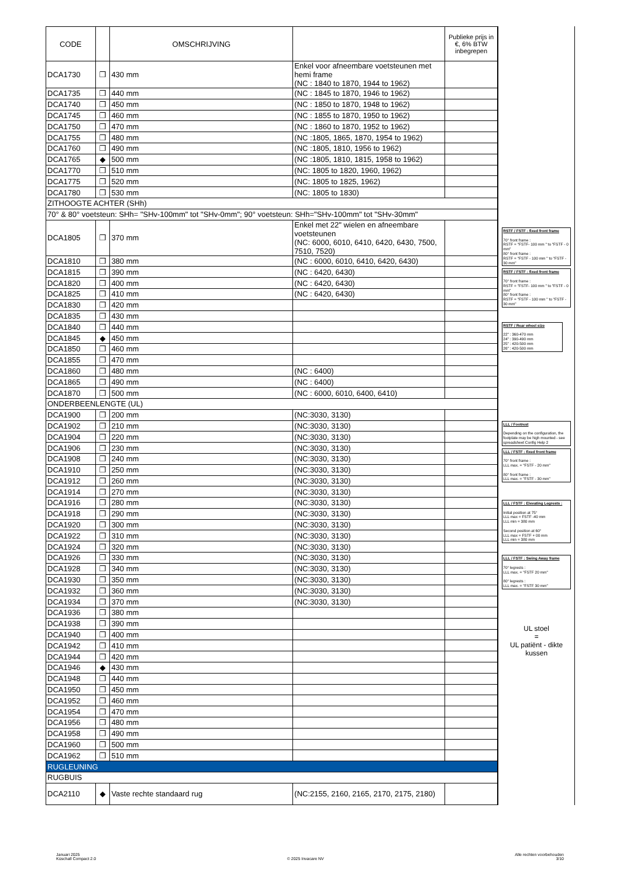| CODE | | OMSCHRIJVING | | Publieke prijs in €, 6% BTW inbegrepen |
| --- | --- | --- | --- | --- |
| DCA1730 | ❒ | 430 mm | Enkel voor afneembare voetsteunen met hemi frame (NC : 1840 to 1870, 1944 to 1962) | |
| DCA1735 | ❒ | 440 mm | (NC : 1845 to 1870, 1946 to 1962) | |
| DCA1740 | ❒ | 450 mm | (NC : 1850 to 1870, 1948 to 1962) | |
| DCA1745 | ❒ | 460 mm | (NC : 1855 to 1870, 1950 to 1962) | |
| DCA1750 | ❒ | 470 mm | (NC : 1860 to 1870, 1952 to 1962) | |
| DCA1755 | ❒ | 480 mm | (NC :1805, 1865, 1870, 1954 to 1962) | |
| DCA1760 | ❒ | 490 mm | (NC :1805, 1810, 1956 to 1962) | |
| DCA1765 | ◆ | 500 mm | (NC :1805, 1810, 1815, 1958 to 1962) | |
| DCA1770 | ❒ | 510 mm | (NC: 1805 to 1820, 1960, 1962) | |
| DCA1775 | ❒ | 520 mm | (NC: 1805 to 1825, 1962) | |
| DCA1780 | ❒ | 530 mm | (NC: 1805 to 1830) | |
| ZITHOOGTE ACHTER (SHh) | | | | |
| 70° & 80° voetsteun: SHh= "SHv-100mm" tot "SHv-0mm"; 90° voetsteun: SHh="SHv-100mm" tot "SHv-30mm" | | | | |
| DCA1805 | ❒ | 370 mm | Enkel met 22" wielen en afneembare voetsteunen (NC: 6000, 6010, 6410, 6420, 6430, 7500, 7510, 7520) | |
| DCA1810 | ❒ | 380 mm | (NC : 6000, 6010, 6410, 6420, 6430) | |
| DCA1815 | ❒ | 390 mm | (NC : 6420, 6430) | |
| DCA1820 | ❒ | 400 mm | (NC : 6420, 6430) | |
| DCA1825 | ❒ | 410 mm | (NC : 6420, 6430) | |
| DCA1830 | ❒ | 420 mm | | |
| DCA1835 | ❒ | 430 mm | | |
| DCA1840 | ❒ | 440 mm | | |
| DCA1845 | ◆ | 450 mm | | |
| DCA1850 | ❒ | 460 mm | | |
| DCA1855 | ❒ | 470 mm | | |
| DCA1860 | ❒ | 480 mm | (NC : 6400) | |
| DCA1865 | ❒ | 490 mm | (NC : 6400) | |
| DCA1870 | ❒ | 500 mm | (NC : 6000, 6010, 6400, 6410) | |
| ONDERBEENLENGTE (UL) | | | | |
| DCA1900 | ❒ | 200 mm | (NC:3030, 3130) | |
| DCA1902 | ❒ | 210 mm | (NC:3030, 3130) | |
| DCA1904 | ❒ | 220 mm | (NC:3030, 3130) | |
| DCA1906 | ❒ | 230 mm | (NC:3030, 3130) | |
| DCA1908 | ❒ | 240 mm | (NC:3030, 3130) | |
| DCA1910 | ❒ | 250 mm | (NC:3030, 3130) | |
| DCA1912 | ❒ | 260 mm | (NC:3030, 3130) | |
| DCA1914 | ❒ | 270 mm | (NC:3030, 3130) | |
| DCA1916 | ❒ | 280 mm | (NC:3030, 3130) | |
| DCA1918 | ❒ | 290 mm | (NC:3030, 3130) | |
| DCA1920 | ❒ | 300 mm | (NC:3030, 3130) | |
| DCA1922 | ❒ | 310 mm | (NC:3030, 3130) | |
| DCA1924 | ❒ | 320 mm | (NC:3030, 3130) | |
| DCA1926 | ❒ | 330 mm | (NC:3030, 3130) | |
| DCA1928 | ❒ | 340 mm | (NC:3030, 3130) | |
| DCA1930 | ❒ | 350 mm | (NC:3030, 3130) | |
| DCA1932 | ❒ | 360 mm | (NC:3030, 3130) | |
| DCA1934 | ❒ | 370 mm | (NC:3030, 3130) | |
| DCA1936 | ❒ | 380 mm | | |
| DCA1938 | ❒ | 390 mm | | |
| DCA1940 | ❒ | 400 mm | | |
| DCA1942 | ❒ | 410 mm | | |
| DCA1944 | ❒ | 420 mm | | |
| DCA1946 | ◆ | 430 mm | | |
| DCA1948 | ❒ | 440 mm | | |
| DCA1950 | ❒ | 450 mm | | |
| DCA1952 | ❒ | 460 mm | | |
| DCA1954 | ❒ | 470 mm | | |
| DCA1956 | ❒ | 480 mm | | |
| DCA1958 | ❒ | 490 mm | | |
| DCA1960 | ❒ | 500 mm | | |
| DCA1962 | ❒ | 510 mm | | |
| RUGLEUNING | | | | |
| RUGBUIS | | | | |
| DCA2110 | ◆ | Vaste rechte standaard rug | (NC:2155, 2160, 2165, 2170, 2175, 2180) | |
RSTF / FSTF : fixed front frame
70° front frame :
RSTF = "FSTF- 100 mm " to "FSTF - 0 mm"
80° front frame :
RSTF = "FSTF - 100 mm " to "FSTF - 30 mm"
RSTF / FSTF : fixed front frame
70° front frame :
RSTF = "FSTF- 100 mm " to "FSTF - 0 mm"
80° front frame :
RSTF = "FSTF - 100 mm " to "FSTF - 30 mm"
RSTF / Rear wheel size
22" : 360-470 mm
24" : 390-490 mm
25" : 420-500 mm
26" : 420-500 mm
LLL / Footrest
Depending on the configuration, the footplate may be high mounted - see spreadsheet Config Help 2
LLL / FSTF : fixed front frame
70° front frame :
LLL max. = "FSTF - 20 mm"
80° front frame :
LLL max. = "FSTF - 30 mm"
LLL / FSTF : Elevating Legrests :
Initial position at 75°
LLL max = FSTF -40 mm
LLL min = 380 mm
Second position at 60°
LLL max = FSTF + 00 mm
LLL min = 380 mm
LLL / FSTF : Swing Away frame
70° legrests :
LLL max. = "FSTF 20 mm"
80° legrests :
LLL max. = "FSTF 30 mm"
UL stoel
=
UL patiënt - dikte kussen
Januari 2025
Küschall Compact 2.0
© 2025 Invacare NV Alle rechten voorbehouden
3/10